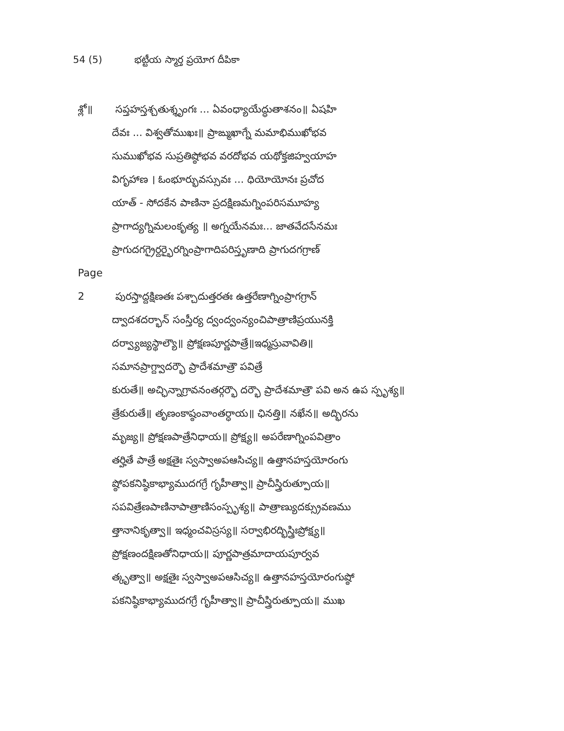54 (5) భట్టీయ స్మార్త ప్రయోగ దీపికా
శ్లో॥ సప్తహస్తశ్చతుశ్శృంగః ... ఏవంధ్యాయేద్ధుతాశనం॥ ఏషహి
దేవః ... విశ్వతోముఖః॥ ప్రాఙ్ముఖాగ్నే మమాభిముఖోభవ
సుముఖోభవ సుప్రతిష్ఠోభవ వరదోభవ యథోక్తజిహ్వయాహ
విగృహాణ । ఓంభూర్భువస్సువః ... ధియోయోనః ప్రచోద
యాత్ - సోదకేన పాణినా ప్రదక్షిణమగ్నింపరిసమూహ్య
ప్రాగాద్యగ్నిమలంకృత్య ॥ అగ్నయేనమః... జాతవేదసేనమః
ప్రాగుదగగ్రైర్దర్భైరగ్నింప్రాగాదిపరిస్తృణాది ప్రాగుదగగ్రాణ్
Page 2 పురస్తాద్దక్షిణతః పశ్చాదుత్తరతః ఉత్తరేణాగ్నింప్రాగగ్రాన్
ద్వాదశదర్భాన్ సంస్తీర్య ద్వంద్వంన్యంచిపాత్రాణిప్రయునక్తి
దర్వ్యాజ్యస్థాల్యౌ॥ ప్రోక్షణపూర్ణపాత్రే॥ఇధ్మస్రువావితి॥
సమానప్రాగ్ద్వాదర్భౌ ప్రాదేశమాత్రౌ పవిత్రే
కురుతే॥ అచ్ఛిన్నాగ్రావనంతర్గర్భౌ దర్భౌ ప్రాదేశమాత్రౌ పవి అన ఉప స్పృశ్య॥
త్రేకురుతే॥ తృణంకాష్ఠంవాంతర్ధాయ॥ ఛినత్తి॥ నఖేన॥ అద్భిరను
మృజ్య॥ ప్రోక్షణపాత్రేనిధాయ॥ ప్రోక్ష్య॥ అపరేణాగ్నింపవిత్రాం
తర్హితే పాత్రే అక్షతైః స్వస్వాఅపఆసిచ్య॥ ఉత్తానహస్తయోరంగు
ష్ఠోపకనిష్ఠికాభ్యాముదగగ్రే గృహీత్వా॥ ప్రాచీస్త్రిరుత్పూయ॥
సపవిత్రేణపాణినాపాత్రాణిసంస్పృశ్య॥ పాత్రాణ్యుదక్స్రువణము
త్తానానికృత్వా॥ ఇధ్మంచవిస్రస్య॥ సర్వాభిరద్భిస్త్రిఃప్రోక్ష్య॥
ప్రోక్షణందక్షిణతోనిధాయ॥ పూర్ణపాత్రమాదాయపూర్వవ
త్కృత్వా॥ అక్షతైః స్వస్వాఅపఆసిచ్య॥ ఉత్తానహస్తయోరంగుష్ఠో
పకనిష్ఠికాభ్యాముదగగ్రే గృహీత్వా॥ ప్రాచీస్త్రిరుత్పూయ॥ ముఖ